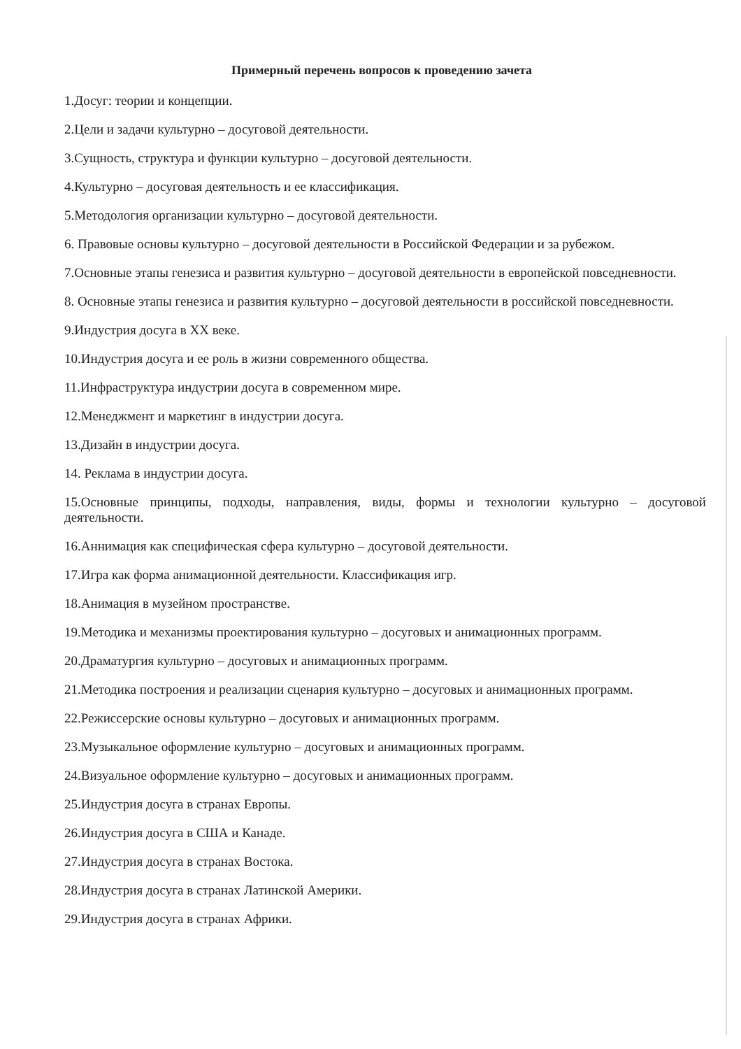Примерный перечень вопросов к проведению зачета
1.Досуг: теории и концепции.
2.Цели и задачи культурно – досуговой деятельности.
3.Сущность, структура и функции культурно – досуговой деятельности.
4.Культурно – досуговая деятельность и ее классификация.
5.Методология организации культурно – досуговой деятельности.
6. Правовые основы культурно – досуговой деятельности в Российской Федерации и за рубежом.
7.Основные этапы генезиса и развития культурно – досуговой деятельности в европейской повседневности.
8. Основные этапы генезиса и развития культурно – досуговой деятельности в российской повседневности.
9.Индустрия досуга в XX веке.
10.Индустрия досуга и ее роль в жизни современного общества.
11.Инфраструктура индустрии досуга в современном мире.
12.Менеджмент и маркетинг в индустрии досуга.
13.Дизайн в индустрии досуга.
14. Реклама в индустрии досуга.
15.Основные принципы, подходы, направления, виды, формы и технологии культурно – досуговой деятельности.
16.Аннимация как специфическая сфера культурно – досуговой деятельности.
17.Игра как форма анимационной деятельности. Классификация игр.
18.Анимация в музейном пространстве.
19.Методика и механизмы проектирования культурно – досуговых и анимационных программ.
20.Драматургия культурно – досуговых и анимационных программ.
21.Методика построения и реализации сценария культурно – досуговых и анимационных программ.
22.Режиссерские основы культурно – досуговых и анимационных программ.
23.Музыкальное оформление культурно – досуговых и анимационных программ.
24.Визуальное оформление культурно – досуговых и анимационных программ.
25.Индустрия досуга в странах Европы.
26.Индустрия досуга в США и Канаде.
27.Индустрия досуга в странах Востока.
28.Индустрия досуга в странах Латинской Америки.
29.Индустрия досуга в странах Африки.